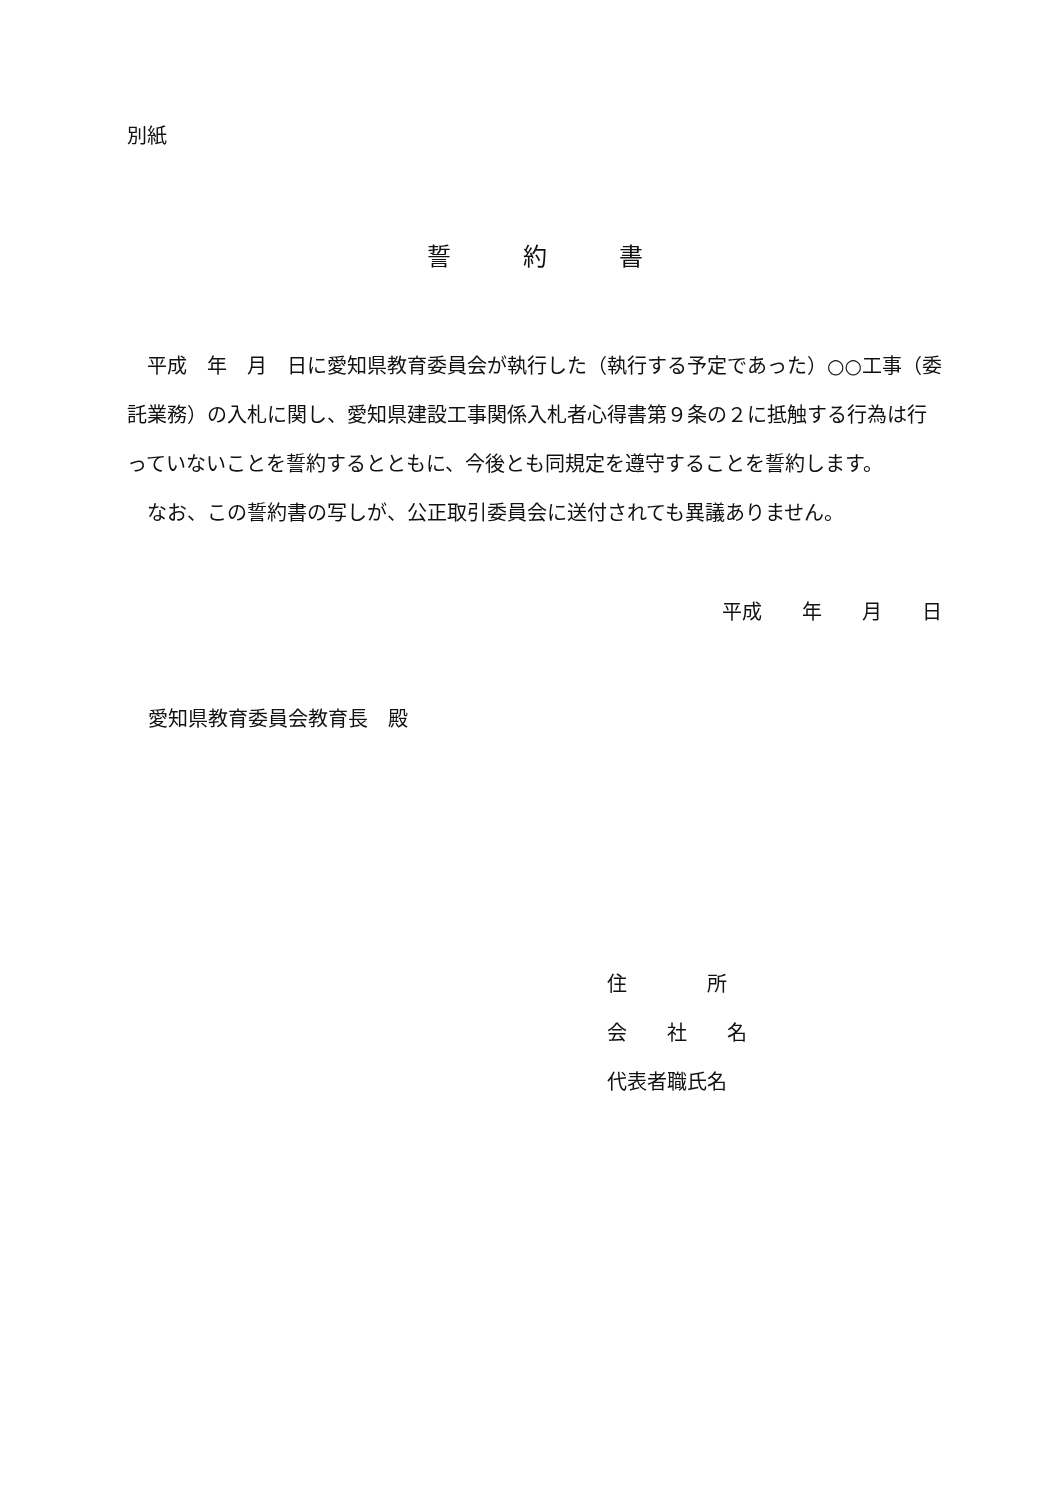別紙
誓　　　約　　　書
　平成　年　月　日に愛知県教育委員会が執行した（執行する予定であった）○○工事（委託業務）の入札に関し、愛知県建設工事関係入札者心得書第９条の２に抵触する行為は行っていないことを誓約するとともに、今後とも同規定を遵守することを誓約します。
　なお、この誓約書の写しが、公正取引委員会に送付されても異議ありません。
平成　　年　　月　　日
愛知県教育委員会教育長　殿
住　　　　所
会　　社　　名
代表者職氏名